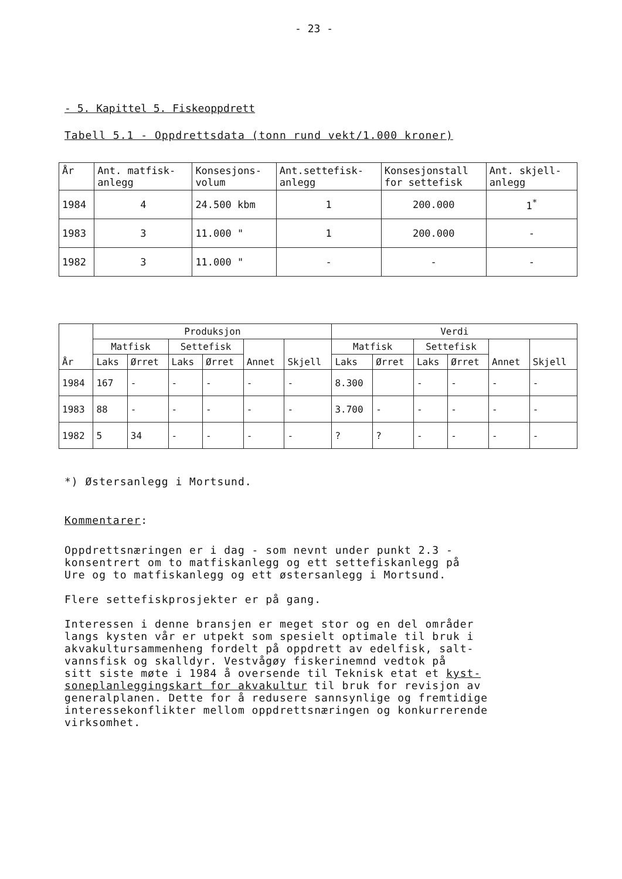- 23 -
- 5. Kapittel 5. Fiskeoppdrett
Tabell 5.1 - Oppdrettsdata (tonn rund vekt/1.000 kroner)
| År | Ant. matfisk- anlegg | Konsesjons- volum | Ant.settefisk- anlegg | Konsesjonstall for settefisk | Ant. skjell- anlegg |
| --- | --- | --- | --- | --- | --- |
| 1984 | 4 | 24.500 kbm | 1 | 200.000 | 1<sup>*</sup> |
| 1983 | 3 | 11.000 " | 1 | 200.000 | - |
| 1982 | 3 | 11.000 " | - | - | - |
| År | Produksjon | | | | | | Verdi | | | | | |
| --- | --- | --- | --- | --- | --- | --- | --- | --- | --- | --- | --- | --- |
| | Matfisk | | Settefisk | | Annet | Skjell | Matfisk | | Settefisk | | Annet | Skjell |
| | Laks | Ørret | Laks | Ørret | | | Laks | Ørret | Laks | Ørret | | |
| 1984 | 167 | - | - | - | - | - | 8.300 | | - | - | - | - |
| 1983 | 88 | - | - | - | - | - | 3.700 | - | - | - | - | - |
| 1982 | 5 | 34 | - | - | - | - | ? | ? | - | - | - | - |
*) Østersanlegg i Mortsund.
Kommentarer:
Oppdrettsnæringen er i dag - som nevnt under punkt 2.3 -
konsentrert om to matfiskanlegg og ett settefiskanlegg på
Ure og to matfiskanlegg og ett østersanlegg i Mortsund.
Flere settefiskprosjekter er på gang.
Interessen i denne bransjen er meget stor og en del områder
langs kysten vår er utpekt som spesielt optimale til bruk i
akvakultursammenheng fordelt på oppdrett av edelfisk, salt-
vannsfisk og skalldyr. Vestvågøy fiskerinemnd vedtok på
sitt siste møte i 1984 å oversende til Teknisk etat et kyst-
soneplanleggingskart for akvakultur til bruk for revisjon av
generalplanen. Dette for å redusere sannsynlige og fremtidige
interessekonflikter mellom oppdrettsnæringen og konkurrerende
virksomhet.